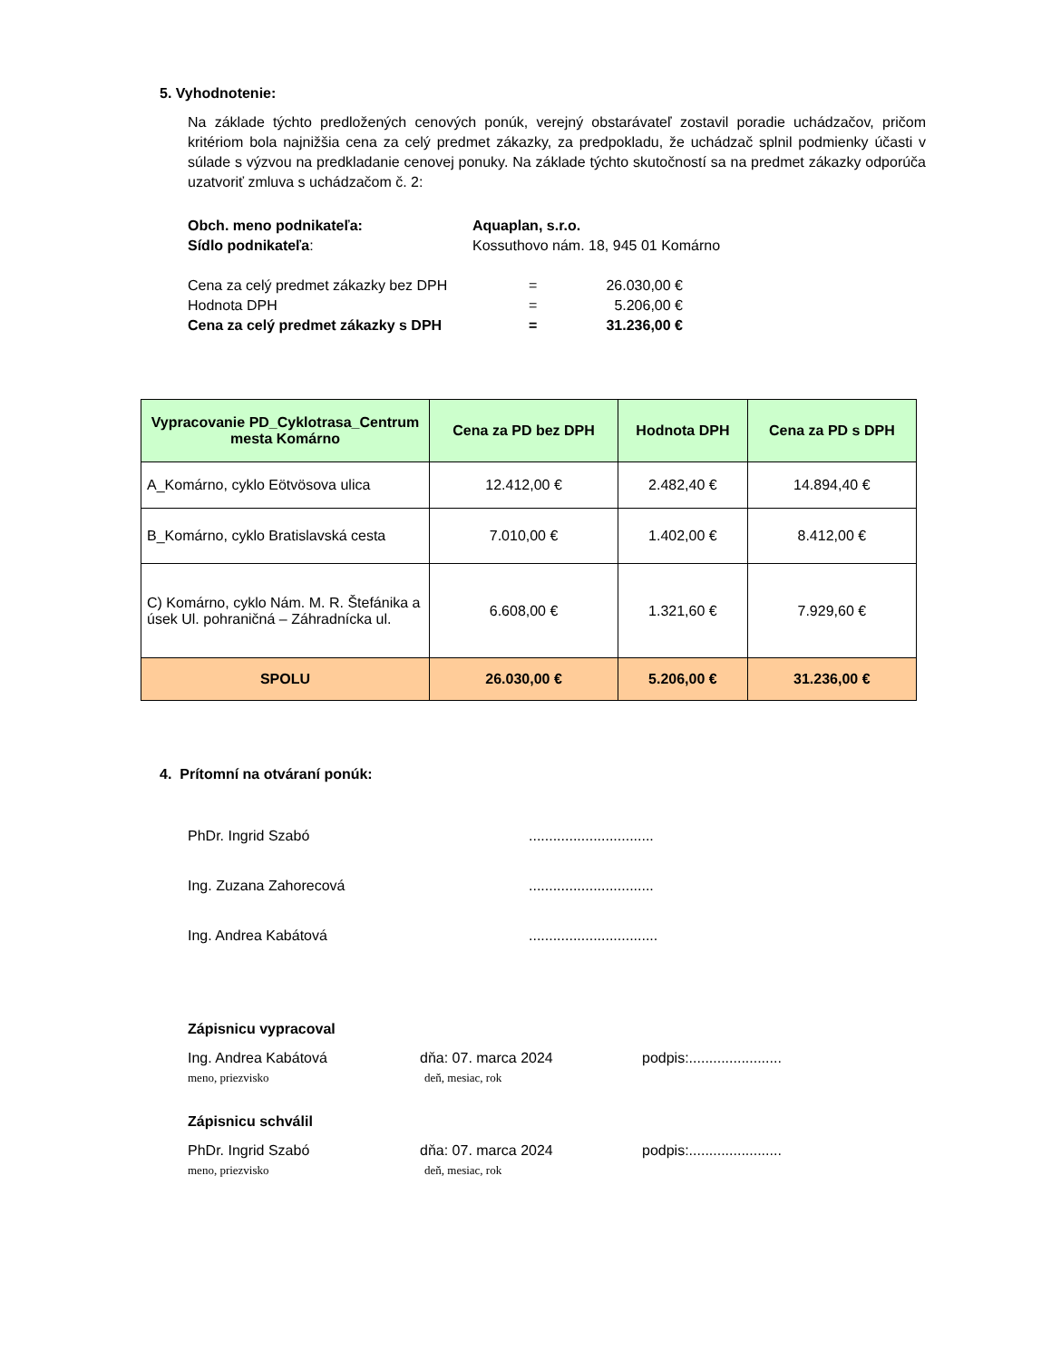5. Vyhodnotenie:
Na základe týchto predložených cenových ponúk, verejný obstarávateľ zostavil poradie uchádzačov, pričom kritériom bola najnižšia cena za celý predmet zákazky, za predpokladu, že uchádzač splnil podmienky účasti v súlade s výzvou na predkladanie cenovej ponuky. Na základe týchto skutočností sa na predmet zákazky odporúča uzatvoriť zmluva s uchádzačom č. 2:
Obch. meno podnikateľa: Aquaplan, s.r.o.
Sídlo podnikateľa: Kossuthovo nám. 18, 945 01 Komárno
Cena za celý predmet zákazky bez DPH = 26.030,00 €
Hodnota DPH = 5.206,00 €
Cena za celý predmet zákazky s DPH = 31.236,00 €
| Vypracovanie PD_Cyklotrasa_Centrum mesta Komárno | Cena za PD bez DPH | Hodnota DPH | Cena za PD s DPH |
| --- | --- | --- | --- |
| A_Komárno, cyklo Eötvösova ulica | 12.412,00 € | 2.482,40 € | 14.894,40 € |
| B_Komárno, cyklo Bratislavská cesta | 7.010,00 € | 1.402,00 € | 8.412,00 € |
| C) Komárno, cyklo Nám. M. R. Štefánika a úsek Ul. pohraničná – Záhradnícka ul. | 6.608,00 € | 1.321,60 € | 7.929,60 € |
| SPOLU | 26.030,00 € | 5.206,00 € | 31.236,00 € |
4. Prítomní na otváraní ponúk:
PhDr. Ingrid Szabó...............................
Ing. Zuzana Zahorecová...............................
Ing. Andrea Kabátová................................
Zápisnicu vypracoval
Ing. Andrea Kabátová dňa: 07. marca 2024 podpis:.......................
meno, priezvisko deň, mesiac, rok
Zápisnicu schválil
PhDr. Ingrid Szabó dňa: 07. marca 2024 podpis:.......................
meno, priezvisko deň, mesiac, rok